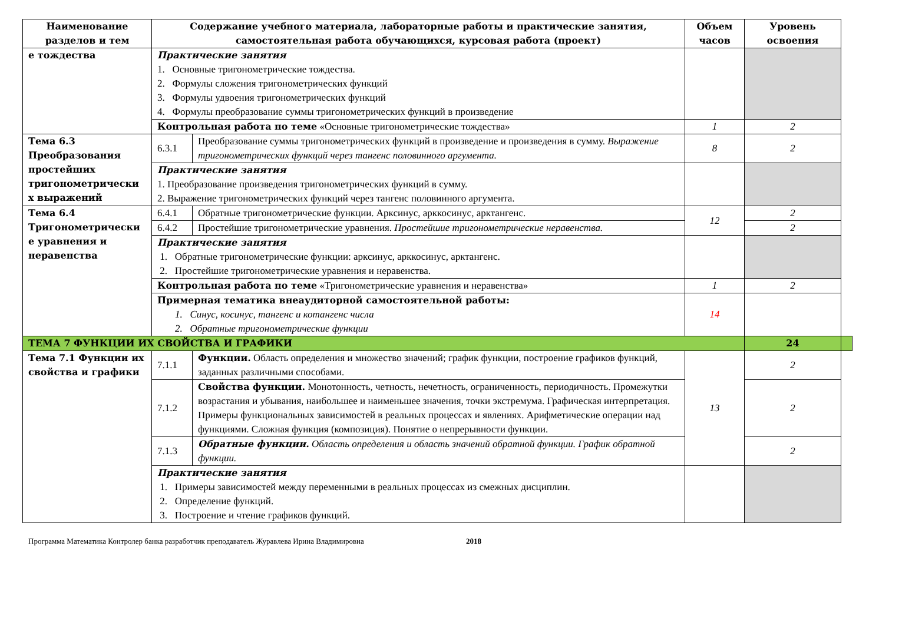| Наименование разделов и тем | Содержание учебного материала, лабораторные работы и практические занятия, самостоятельная работа обучающихся, курсовая работа (проект) | | Объем часов | Уровень освоения | |
| --- | --- | --- | --- | --- | --- |
| е тождества | Практические занятия 1. Основные тригонометрические тождества. 2. Формулы сложения тригонометрических функций 3. Формулы удвоения тригонометрических функций 4. Формулы преобразование суммы тригонометрических функций в произведение | | | | |
| | Контрольная работа по теме «Основные тригонометрические тождества» | | 1 | 2 | |
| Тема 6.3 Преобразования простейших тригонометрически х выражений | 6.3.1 | Преобразование суммы тригонометрических функций в произведение и произведения в сумму. Выражение тригонометрических функций через тангенс половинного аргумента. | 8 | 2 | |
| | Практические занятия 1. Преобразование произведения тригонометрических функций в сумму. 2. Выражение тригонометрических функций через тангенс половинного аргумента. | | | | |
| Тема 6.4 Тригонометрически е уравнения и неравенства | 6.4.1 | Обратные тригонометрические функции. Арксинус, арккосинус, арктангенс. | 12 | 2 | |
| | 6.4.2 | Простейшие тригонометрические уравнения. Простейшие тригонометрические неравенства. | | 2 | |
| | Практические занятия 1. Обратные тригонометрические функции: арксинус, арккосинус, арктангенс. 2. Простейшие тригонометрические уравнения и неравенства. | | | | |
| | Контрольная работа по теме «Тригонометрические уравнения и неравенства» | | 1 | 2 | |
| | Примерная тематика внеаудиторной самостоятельной работы: 1. Синус, косинус, тангенс и котангенс числа 2. Обратные тригонометрические функции | | 14 | | |
| ТЕМА 7 ФУНКЦИИ ИХ СВОЙСТВА И ГРАФИКИ | | | | 24 | |
| Тема 7.1 Функции их свойства и графики | 7.1.1 | Функции. Область определения и множество значений; график функции, построение графиков функций, заданных различными способами. | 13 | 2 | |
| | 7.1.2 | Свойства функции. Монотонность, четность, нечетность, ограниченность, периодичность. Промежутки возрастания и убывания, наибольшее и наименьшее значения, точки экстремума. Графическая интерпретация. Примеры функциональных зависимостей в реальных процессах и явлениях. Арифметические операции над функциями. Сложная функция (композиция). Понятие о непрерывности функции. | | 2 | |
| | 7.1.3 | Обратные функции. Область определения и область значений обратной функции. График обратной функции. | | 2 | |
| | Практические занятия 1. Примеры зависимостей между переменными в реальных процессах из смежных дисциплин. 2. Определение функций. 3. Построение и чтение графиков функций. | | | | |
Программа Математика Контролер банка разработчик преподаватель Журавлева Ирина Владимировна 2018